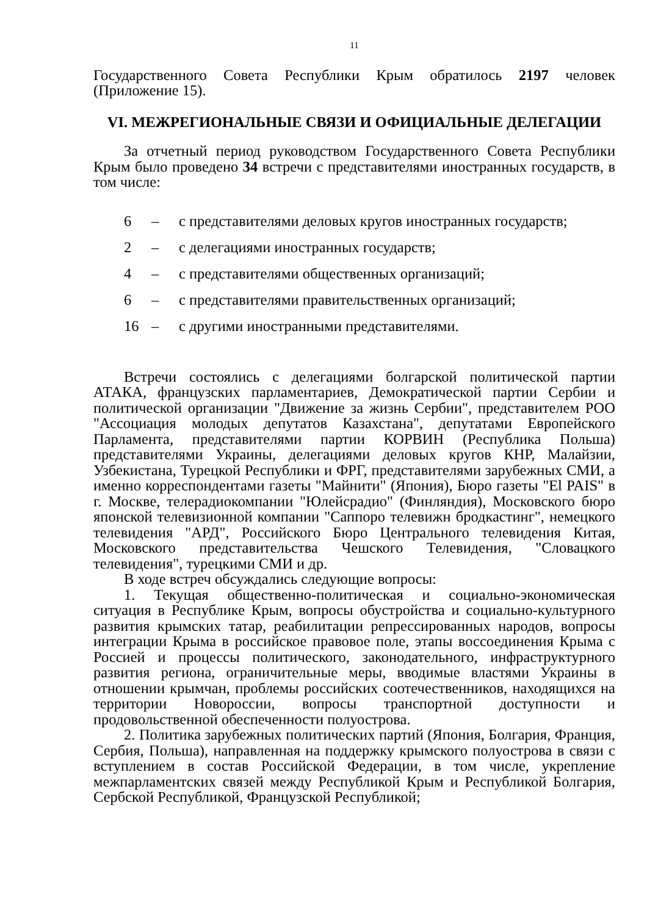11
Государственного Совета Республики Крым обратилось 2197 человек (Приложение 15).
VI. МЕЖРЕГИОНАЛЬНЫЕ СВЯЗИ И ОФИЦИАЛЬНЫЕ ДЕЛЕГАЦИИ
За отчетный период руководством Государственного Совета Республики Крым было проведено 34 встречи с представителями иностранных государств, в том числе:
6 – с представителями деловых кругов иностранных государств;
2 – с делегациями иностранных государств;
4 – с представителями общественных организаций;
6 – с представителями правительственных организаций;
16 – с другими иностранными представителями.
Встречи состоялись с делегациями болгарской политической партии АТАКА, французских парламентариев, Демократической партии Сербии и политической организации "Движение за жизнь Сербии", представителем РОО "Ассоциация молодых депутатов Казахстана", депутатами Европейского Парламента, представителями партии КОРВИН (Республика Польша) представителями Украины, делегациями деловых кругов КНР, Малайзии, Узбекистана, Турецкой Республики и ФРГ, представителями зарубежных СМИ, а именно корреспондентами газеты "Майнити" (Япония), Бюро газеты "El PAIS" в г. Москве, телерадиокомпании "Юлейсрадио" (Финляндия), Московского бюро японской телевизионной компании "Саппоро телевижн бродкастинг", немецкого телевидения "АРД", Российского Бюро Центрального телевидения Китая, Московского представительства Чешского Телевидения, "Словацкого телевидения", турецкими СМИ и др.
В ходе встреч обсуждались следующие вопросы:
1. Текущая общественно-политическая и социально-экономическая ситуация в Республике Крым, вопросы обустройства и социально-культурного развития крымских татар, реабилитации репрессированных народов, вопросы интеграции Крыма в российское правовое поле, этапы воссоединения Крыма с Россией и процессы политического, законодательного, инфраструктурного развития региона, ограничительные меры, вводимые властями Украины в отношении крымчан, проблемы российских соотечественников, находящихся на территории Новороссии, вопросы транспортной доступности и продовольственной обеспеченности полуострова.
2. Политика зарубежных политических партий (Япония, Болгария, Франция, Сербия, Польша), направленная на поддержку крымского полуострова в связи с вступлением в состав Российской Федерации, в том числе, укрепление межпарламентских связей между Республикой Крым и Республикой Болгария, Сербской Республикой, Французской Республикой;